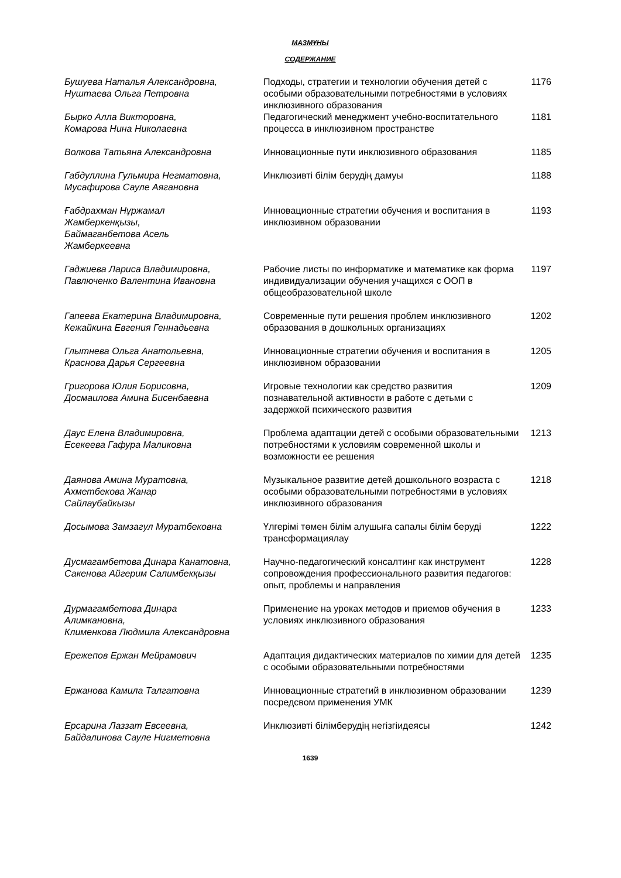МАЗМҰНЫ
СОДЕРЖАНИЕ
| Бушуева Наталья Александровна, Нуштаева Ольга Петровна | Подходы, стратегии и технологии обучения детей с особыми образовательными потребностями в условиях инклюзивного образования | 1176 |
| Бырко Алла Викторовна, Комарова Нина Николаевна | Педагогический менеджмент учебно-воспитательного процесса в инклюзивном пространстве | 1181 |
| Волкова Татьяна Александровна | Инновационные пути инклюзивного образования | 1185 |
| Габдуллина Гульмира Негматовна, Мусафирова Сауле Аягановна | Инклюзивті білім берудің дамуы | 1188 |
| Ғабдрахман Нұржамал Жамберкенқызы, Баймаганбетова Асель Жамберкеевна | Инновационные стратегии обучения и воспитания в инклюзивном образовании | 1193 |
| Гаджиева Лариса Владимировна, Павлюченко Валентина Ивановна | Рабочие листы по информатике и математике как форма индивидуализации обучения учащихся с ООП в общеобразовательной школе | 1197 |
| Гапеева Екатерина Владимировна, Кежайкина Евгения Геннадьевна | Современные пути решения проблем инклюзивного образования в дошкольных организациях | 1202 |
| Глытнева Ольга Анатольевна, Краснова Дарья Сергеевна | Инновационные стратегии обучения и воспитания в инклюзивном образовании | 1205 |
| Григорова Юлия Борисовна, Досмаилова Амина Бисенбаевна | Игровые технологии как средство развития познавательной активности в работе с детьми с задержкой психического развития | 1209 |
| Даус Елена Владимировна, Есекеева Гафура Маликовна | Проблема адаптации детей с особыми образовательными потребностями к условиям современной школы и возможности ее решения | 1213 |
| Даянова Амина Муратовна, Ахметбекова Жанар Сайлаубайкызы | Музыкальное развитие детей дошкольного возраста с особыми образовательными потребностями в условиях инклюзивного образования | 1218 |
| Досымова Замзагул Муратбековна | Үлгерімі төмен білім алушыға сапалы білім беруді трансформациялау | 1222 |
| Дусмагамбетова Динара Канатовна, Сакенова Айгерим Салимбекқызы | Научно-педагогический консалтинг как инструмент сопровождения профессионального развития педагогов: опыт, проблемы и направления | 1228 |
| Дурмагамбетова Динара Алимкановна, Клименкова Людмила Александровна | Применение на уроках методов и приемов обучения в условиях инклюзивного образования | 1233 |
| Ережепов Ержан Мейрамович | Адаптация дидактических материалов по химии для детей с особыми образовательными потребностями | 1235 |
| Ержанова Камила Талгатовна | Инновационные стратегий в инклюзивном образовании посредсвом применения УМК | 1239 |
| Ерсарина Лаззат Евсеевна, Байдалинова Сауле Нигметовна | Инклюзивті білімберудің негізгіидеясы | 1242 |
1639